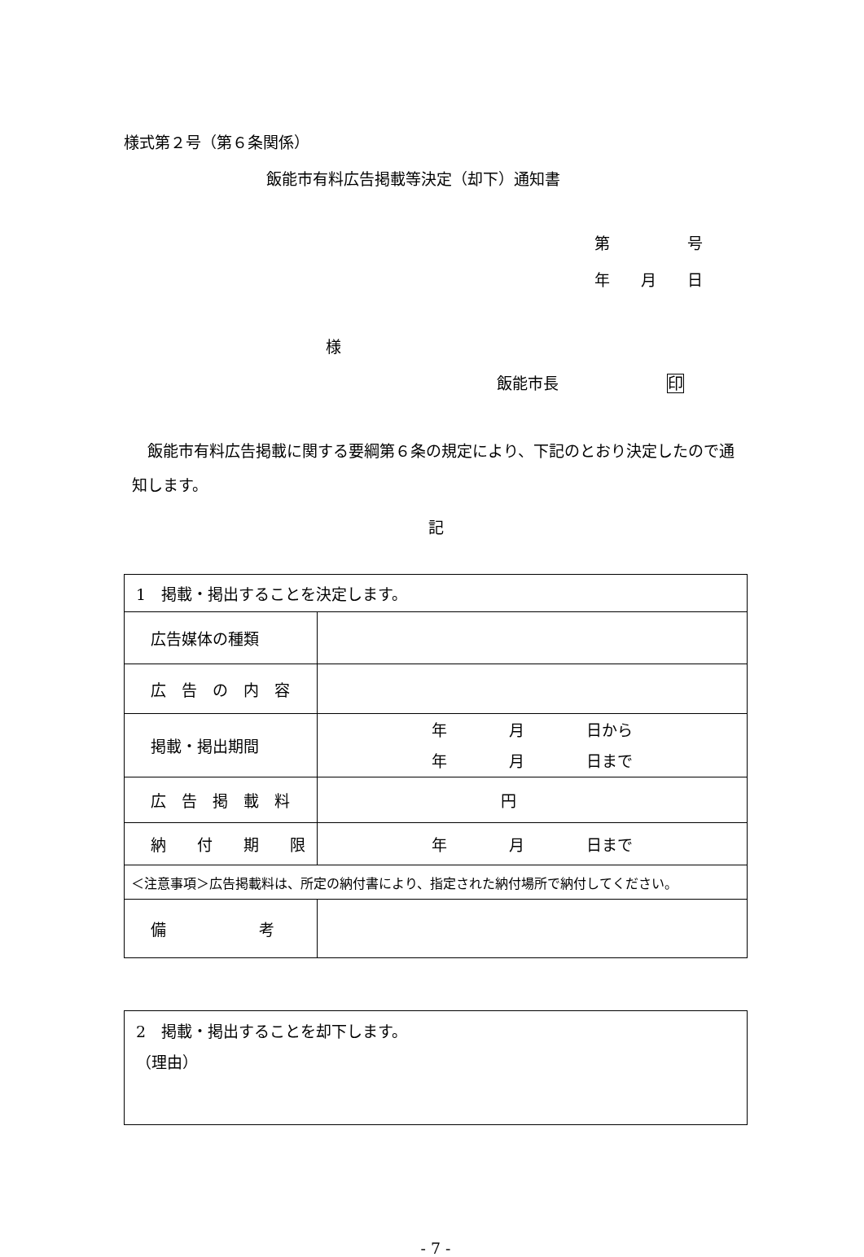様式第２号（第６条関係）
飯能市有料広告掲載等決定（却下）通知書
第　　　　　号
年　　月　　日
様
飯能市長　　　　　　　印
　飯能市有料広告掲載に関する要綱第６条の規定により、下記のとおり決定したので通知します。
記
| 1 掲載・掲出することを決定します。 | |
| 広告媒体の種類 | |
| 広 告 の 内 容 | |
| 掲載・掲出期間 | 年 月 日から 年 月 日まで |
| 広 告 掲 載 料 | 円 |
| 納 付 期 限 | 年 月 日まで |
| ＜注意事項＞広告掲載料は、所定の納付書により、指定された納付場所で納付してください。 | |
| 備 考 | |
| 2 掲載・掲出することを却下します。 （理由） |
- 7 -